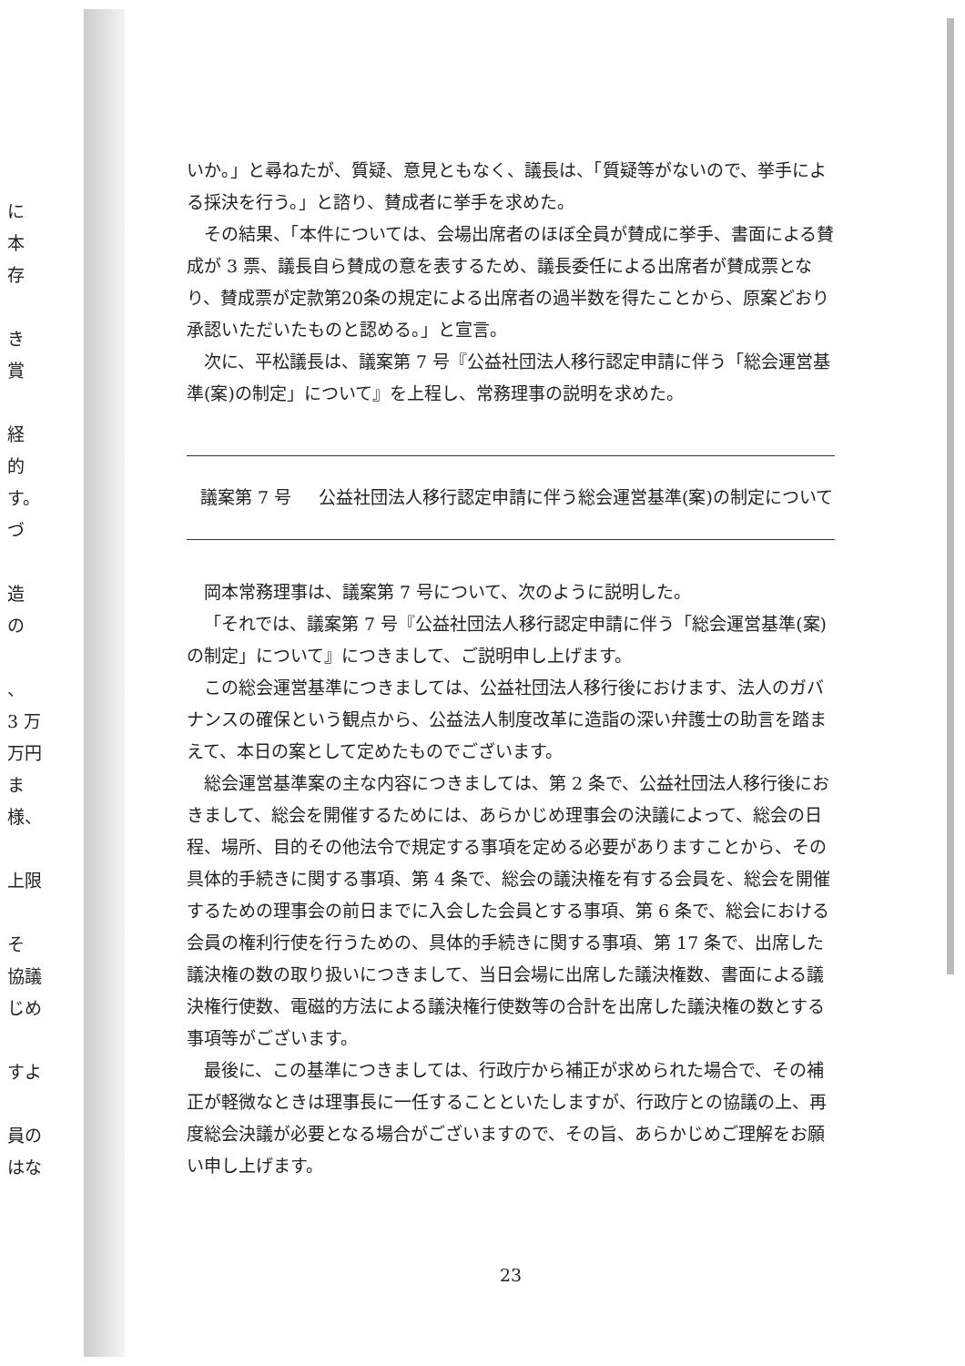に
本
存
き
賞
経
的
す。
づ
造
の
、
3 万
万円
ま
様、
上限
そ
協議
じめ
すよ
員の
はな
いか。」と尋ねたが、質疑、意見ともなく、議長は、「質疑等がないので、挙手による採決を行う。」と諮り、賛成者に挙手を求めた。
その結果、「本件については、会場出席者のほぼ全員が賛成に挙手、書面による賛成が 3 票、議長自ら賛成の意を表するため、議長委任による出席者が賛成票となり、賛成票が定款第20条の規定による出席者の過半数を得たことから、原案どおり承認いただいたものと認める。」と宣言。
次に、平松議長は、議案第 7 号『公益社団法人移行認定申請に伴う「総会運営基準(案)の制定」について』を上程し、常務理事の説明を求めた。
議案第 7 号 公益社団法人移行認定申請に伴う総会運営基準(案)の制定について
岡本常務理事は、議案第 7 号について、次のように説明した。
「それでは、議案第 7 号『公益社団法人移行認定申請に伴う「総会運営基準(案)の制定」について』につきまして、ご説明申し上げます。
この総会運営基準につきましては、公益社団法人移行後におけます、法人のガバナンスの確保という観点から、公益法人制度改革に造詣の深い弁護士の助言を踏まえて、本日の案として定めたものでございます。
総会運営基準案の主な内容につきましては、第 2 条で、公益社団法人移行後におきまして、総会を開催するためには、あらかじめ理事会の決議によって、総会の日程、場所、目的その他法令で規定する事項を定める必要がありますことから、その具体的手続きに関する事項、第 4 条で、総会の議決権を有する会員を、総会を開催するための理事会の前日までに入会した会員とする事項、第 6 条で、総会における会員の権利行使を行うための、具体的手続きに関する事項、第 17 条で、出席した議決権の数の取り扱いにつきまして、当日会場に出席した議決権数、書面による議決権行使数、電磁的方法による議決権行使数等の合計を出席した議決権の数とする事項等がございます。
最後に、この基準につきましては、行政庁から補正が求められた場合で、その補正が軽微なときは理事長に一任することといたしますが、行政庁との協議の上、再度総会決議が必要となる場合がございますので、その旨、あらかじめご理解をお願い申し上げます。
23